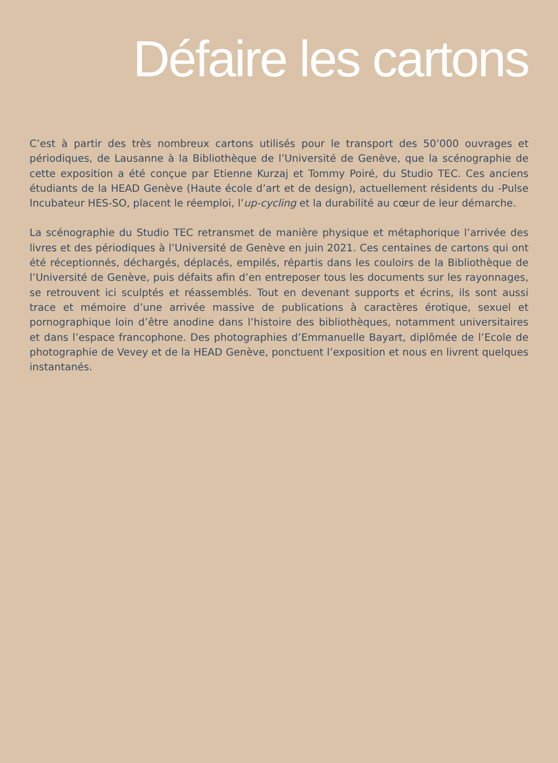Défaire les cartons
C’est à partir des très nombreux cartons utilisés pour le transport des 50’000 ouvrages et périodiques, de Lausanne à la Bibliothèque de l’Université de Genève, que la scénographie de cette exposition a été conçue par Etienne Kurzaj et Tommy Poiré, du Studio TEC. Ces anciens étudiants de la HEAD Genève (Haute école d’art et de design), actuellement résidents du -Pulse Incubateur HES-SO, placent le réemploi, l’up-cycling et la durabilité au cœur de leur démarche.
La scénographie du Studio TEC retransmet de manière physique et métaphorique l’arrivée des livres et des périodiques à l’Université de Genève en juin 2021. Ces centaines de cartons qui ont été réceptionnés, déchargés, déplacés, empilés, répartis dans les couloirs de la Bibliothèque de l’Université de Genève, puis défaits afin d’en entreposer tous les documents sur les rayonnages, se retrouvent ici sculptés et réassemblés. Tout en devenant supports et écrins, ils sont aussi trace et mémoire d’une arrivée massive de publications à caractères érotique, sexuel et pornographique loin d’être anodine dans l’histoire des bibliothèques, notamment universitaires et dans l’espace francophone. Des photographies d’Emmanuelle Bayart, diplômée de l’Ecole de photographie de Vevey et de la HEAD Genève, ponctuent l’exposition et nous en livrent quelques instantanés.